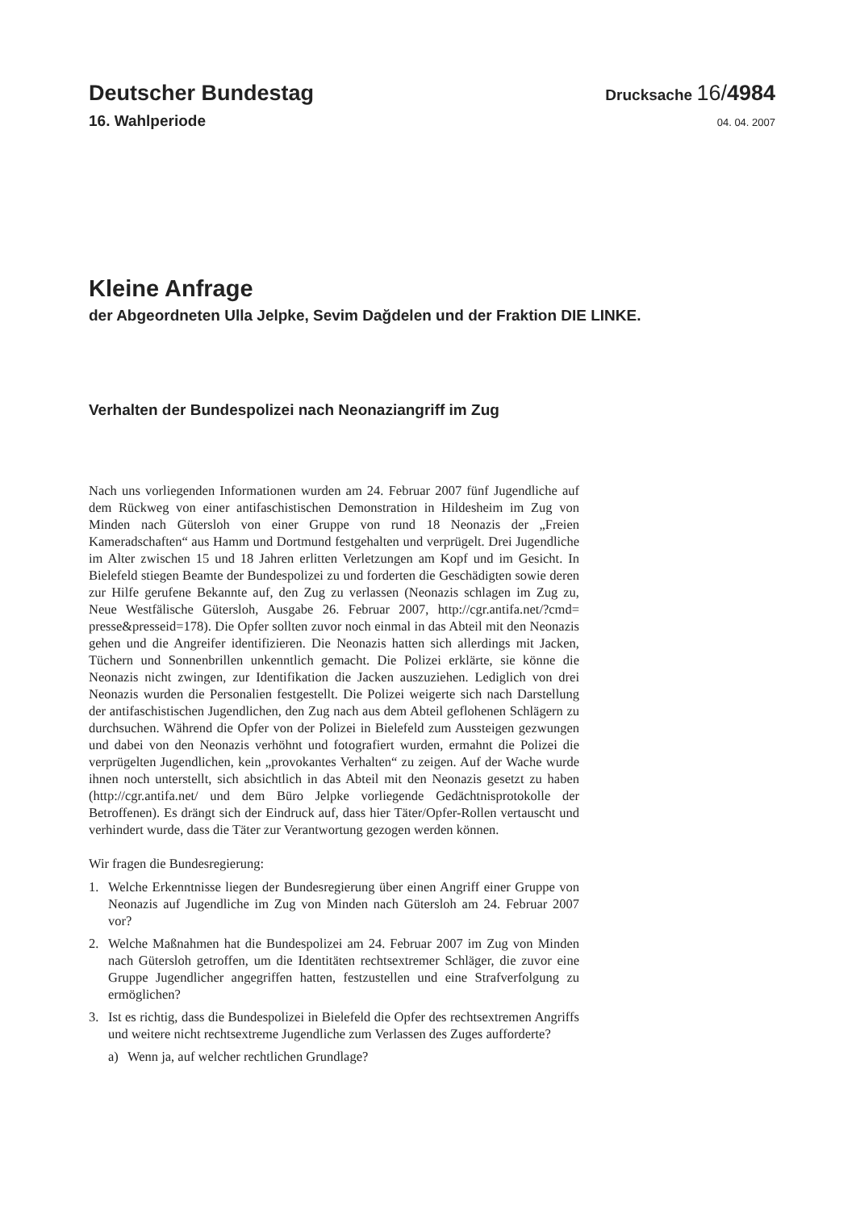Deutscher Bundestag
Drucksache 16/4984
16. Wahlperiode 04. 04. 2007
Kleine Anfrage
der Abgeordneten Ulla Jelpke, Sevim Dağdelen und der Fraktion DIE LINKE.
Verhalten der Bundespolizei nach Neonaziangriff im Zug
Nach uns vorliegenden Informationen wurden am 24. Februar 2007 fünf Jugendliche auf dem Rückweg von einer antifaschistischen Demonstration in Hildesheim im Zug von Minden nach Gütersloh von einer Gruppe von rund 18 Neonazis der „Freien Kameradschaften“ aus Hamm und Dortmund festgehalten und verprügelt. Drei Jugendliche im Alter zwischen 15 und 18 Jahren erlitten Verletzungen am Kopf und im Gesicht. In Bielefeld stiegen Beamte der Bundespolizei zu und forderten die Geschädigten sowie deren zur Hilfe gerufene Bekannte auf, den Zug zu verlassen (Neonazis schlagen im Zug zu, Neue Westfälische Gütersloh, Ausgabe 26. Februar 2007, http://cgr.antifa.net/?cmd= presse&presseid=178). Die Opfer sollten zuvor noch einmal in das Abteil mit den Neonazis gehen und die Angreifer identifizieren. Die Neonazis hatten sich allerdings mit Jacken, Tüchern und Sonnenbrillen unkenntlich gemacht. Die Polizei erklärte, sie könne die Neonazis nicht zwingen, zur Identifikation die Jacken auszuziehen. Lediglich von drei Neonazis wurden die Personalien festgestellt. Die Polizei weigerte sich nach Darstellung der antifaschistischen Jugendlichen, den Zug nach aus dem Abteil geflohenen Schlägern zu durchsuchen. Während die Opfer von der Polizei in Bielefeld zum Aussteigen gezwungen und dabei von den Neonazis verhöhnt und fotografiert wurden, ermahnt die Polizei die verprügelten Jugendlichen, kein „provokantes Verhalten“ zu zeigen. Auf der Wache wurde ihnen noch unterstellt, sich absichtlich in das Abteil mit den Neonazis gesetzt zu haben (http://cgr.antifa.net/ und dem Büro Jelpke vorliegende Gedächtnisprotokolle der Betroffenen). Es drängt sich der Eindruck auf, dass hier Täter/Opfer-Rollen vertauscht und verhindert wurde, dass die Täter zur Verantwortung gezogen werden können.
Wir fragen die Bundesregierung:
1. Welche Erkenntnisse liegen der Bundesregierung über einen Angriff einer Gruppe von Neonazis auf Jugendliche im Zug von Minden nach Gütersloh am 24. Februar 2007 vor?
2. Welche Maßnahmen hat die Bundespolizei am 24. Februar 2007 im Zug von Minden nach Gütersloh getroffen, um die Identitäten rechtsextremer Schläger, die zuvor eine Gruppe Jugendlicher angegriffen hatten, festzustellen und eine Strafverfolgung zu ermöglichen?
3. Ist es richtig, dass die Bundespolizei in Bielefeld die Opfer des rechtsextremen Angriffs und weitere nicht rechtsextreme Jugendliche zum Verlassen des Zuges aufforderte?
a) Wenn ja, auf welcher rechtlichen Grundlage?